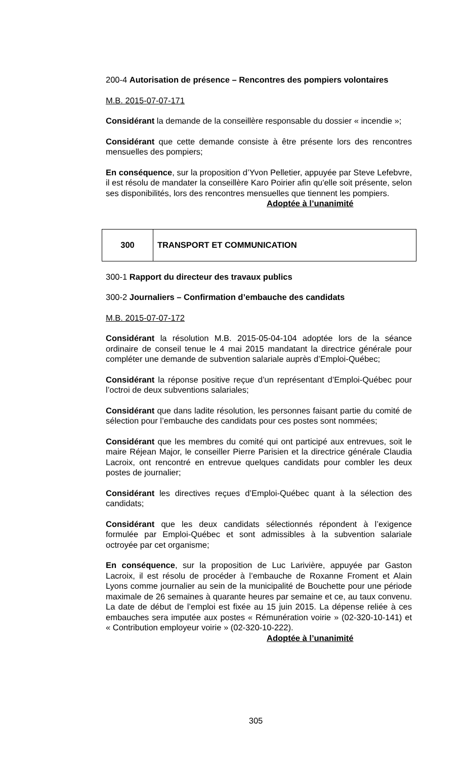200-4 Autorisation de présence – Rencontres des pompiers volontaires
M.B. 2015-07-07-171
Considérant la demande de la conseillère responsable du dossier « incendie »;
Considérant que cette demande consiste à être présente lors des rencontres mensuelles des pompiers;
En conséquence, sur la proposition d’Yvon Pelletier, appuyée par Steve Lefebvre, il est résolu de mandater la conseillère Karo Poirier afin qu'elle soit présente, selon ses disponibilités, lors des rencontres mensuelles que tiennent les pompiers.
Adoptée à l’unanimité
| 300 | TRANSPORT ET COMMUNICATION |
300-1 Rapport du directeur des travaux publics
300-2 Journaliers – Confirmation d’embauche des candidats
M.B. 2015-07-07-172
Considérant la résolution M.B. 2015-05-04-104 adoptée lors de la séance ordinaire de conseil tenue le 4 mai 2015 mandatant la directrice générale pour compléter une demande de subvention salariale auprès d’Emploi-Québec;
Considérant la réponse positive reçue d’un représentant d’Emploi-Québec pour l’octroi de deux subventions salariales;
Considérant que dans ladite résolution, les personnes faisant partie du comité de sélection pour l’embauche des candidats pour ces postes sont nommées;
Considérant que les membres du comité qui ont participé aux entrevues, soit le maire Réjean Major, le conseiller Pierre Parisien et la directrice générale Claudia Lacroix, ont rencontré en entrevue quelques candidats pour combler les deux postes de journalier;
Considérant les directives reçues d’Emploi-Québec quant à la sélection des candidats;
Considérant que les deux candidats sélectionnés répondent à l’exigence formulée par Emploi-Québec et sont admissibles à la subvention salariale octroyée par cet organisme;
En conséquence, sur la proposition de Luc Larivière, appuyée par Gaston Lacroix, il est résolu de procéder à l’embauche de Roxanne Froment et Alain Lyons comme journalier au sein de la municipalité de Bouchette pour une période maximale de 26 semaines à quarante heures par semaine et ce, au taux convenu. La date de début de l’emploi est fixée au 15 juin 2015. La dépense reliée à ces embauches sera imputée aux postes « Rémunération voirie » (02-320-10-141) et « Contribution employeur voirie » (02-320-10-222).
Adoptée à l’unanimité
305